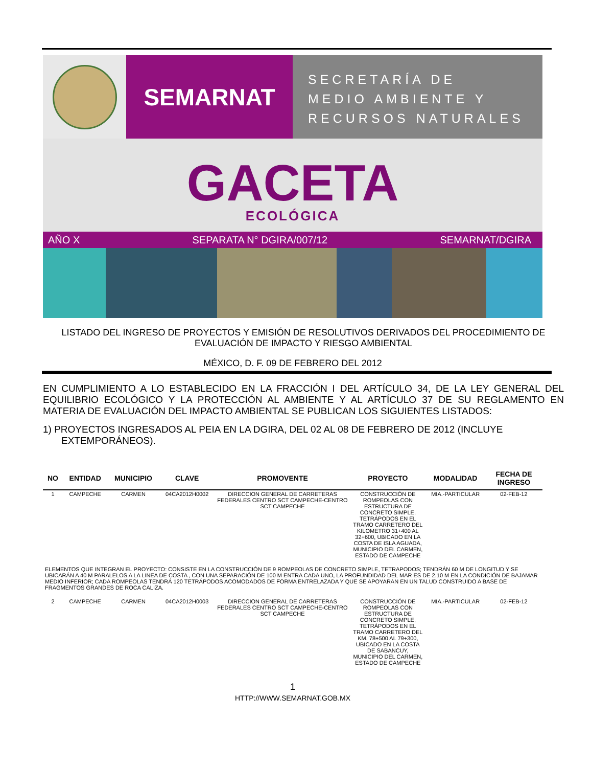SEMARNAT
SECRETARÍA DE
MEDIO AMBIENTE Y
RECURSOS NATURALES
GACETA
ECOLÓGICA
AÑO X SEPARATA N° DGIRA/007/12 SEMARNAT/DGIRA
LISTADO DEL INGRESO DE PROYECTOS Y EMISIÓN DE RESOLUTIVOS DERIVADOS DEL PROCEDIMIENTO DE
EVALUACIÓN DE IMPACTO Y RIESGO AMBIENTAL
MÉXICO, D. F. 09 DE FEBRERO DEL 2012
EN CUMPLIMIENTO A LO ESTABLECIDO EN LA FRACCIÓN I DEL ARTÍCULO 34, DE LA LEY GENERAL DEL EQUILIBRIO ECOLÓGICO Y LA PROTECCIÓN AL AMBIENTE Y AL ARTÍCULO 37 DE SU REGLAMENTO EN MATERIA DE EVALUACIÓN DEL IMPACTO AMBIENTAL SE PUBLICAN LOS SIGUIENTES LISTADOS:
1) PROYECTOS INGRESADOS AL PEIA EN LA DGIRA, DEL 02 AL 08 DE FEBRERO DE 2012 (INCLUYE EXTEMPORÁNEOS).
| NO | ENTIDAD | MUNICIPIO | CLAVE | PROMOVENTE | PROYECTO | MODALIDAD | FECHA DE INGRESO |
| --- | --- | --- | --- | --- | --- | --- | --- |
| 1 | CAMPECHE | CARMEN | 04CA2012H0002 | DIRECCION GENERAL DE CARRETERAS FEDERALES CENTRO SCT CAMPECHE-CENTRO SCT CAMPECHE | CONSTRUCCIÓN DE ROMPEOLAS CON ESTRUCTURA DE CONCRETO SIMPLE, TETRÁPODOS EN EL TRAMO CARRETERO DEL KILOMETRO 31+400 AL 32+600, UBICADO EN LA COSTA DE ISLA AGUADA, MUNICIPIO DEL CARMEN, ESTADO DE CAMPECHE | MIA.-PARTICULAR | 02-FEB-12 |
| ELEMENTOS QUE INTEGRAN EL PROYECTO: CONSISTE EN LA CONSTRUCCIÓN DE 9 ROMPEOLAS DE CONCRETO SIMPLE, TETRAPODOS; TENDRÁN 60 M DE LONGITUD Y SE UBICARÁN A 40 M PARALELOS A LA LINEA DE COSTA , CON UNA SEPARACIÓN DE 100 M ENTRA CADA UNO, LA PROFUNDIDAD DEL MAR ES DE 2.10 M EN LA CONDICIÓN DE BAJAMAR MEDIO INFERIOR; CADA ROMPEOLAS TENDRÁ 120 TETRÁPODOS ACOMODADOS DE FORMA ENTRELAZADA Y QUE SE APOYARAN EN UN TALUD CONSTRUIDO A BASE DE FRAGMENTOS GRANDES DE ROCA CALIZA. | | | | | | | |
| 2 | CAMPECHE | CARMEN | 04CA2012H0003 | DIRECCION GENERAL DE CARRETERAS FEDERALES CENTRO SCT CAMPECHE-CENTRO SCT CAMPECHE | CONSTRUCCIÓN DE ROMPEOLAS CON ESTRUCTURA DE CONCRETO SIMPLE, TETRÁPODOS EN EL TRAMO CARRETERO DEL KM. 78+500 AL 79+300, UBICADO EN LA COSTA DE SABANCUY, MUNICIPIO DEL CARMEN, ESTADO DE CAMPECHE | MIA.-PARTICULAR | 02-FEB-12 |
1
HTTP://WWW.SEMARNAT.GOB.MX